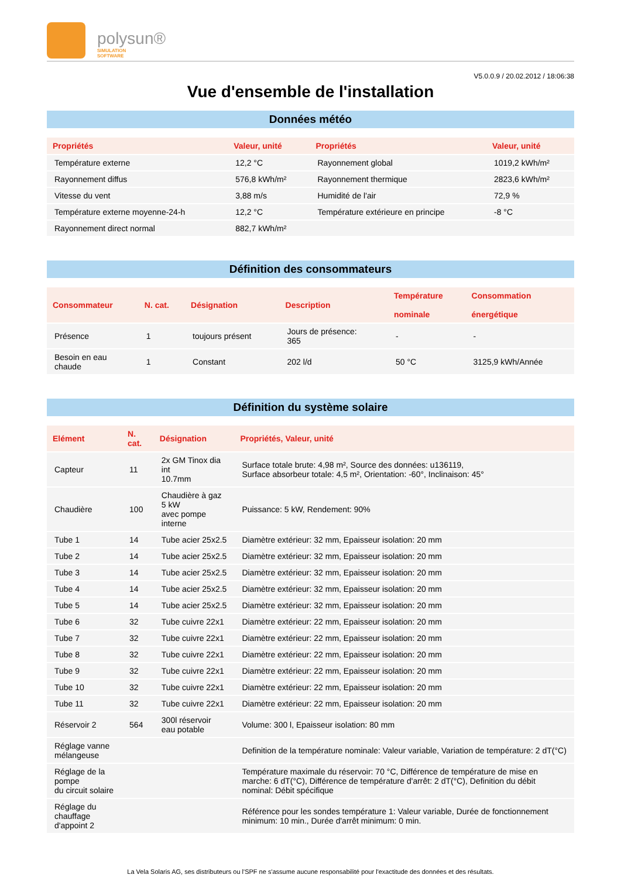polysun®
SIMULATION
SOFTWARE
V5.0.0.9 / 20.02.2012 / 18:06:38
Vue d'ensemble de l'installation
Données météo
| Propriétés | Valeur, unité | Propriétés | Valeur, unité |
| --- | --- | --- | --- |
| Température externe | 12,2 °C | Rayonnement global | 1019,2 kWh/m² |
| Rayonnement diffus | 576,8 kWh/m² | Rayonnement thermique | 2823,6 kWh/m² |
| Vitesse du vent | 3,88 m/s | Humidité de l'air | 72,9 % |
| Température externe moyenne-24-h | 12,2 °C | Température extérieure en principe | -8 °C |
| Rayonnement direct normal | 882,7 kWh/m² | | |
Définition des consommateurs
| Consommateur | N. cat. | Désignation | Description | Température nominale | Consommation énergétique |
| --- | --- | --- | --- | --- | --- |
| Présence | 1 | toujours présent | Jours de présence: 365 | - | - |
| Besoin en eau chaude | 1 | Constant | 202 l/d | 50 °C | 3125,9 kWh/Année |
Définition du système solaire
| Elément | N. cat. | Désignation | Propriétés, Valeur, unité |
| --- | --- | --- | --- |
| Capteur | 11 | 2x GM Tinox dia int 10.7mm | Surface totale brute: 4,98 m², Source des données: u136119, Surface absorbeur totale: 4,5 m², Orientation: -60°, Inclinaison: 45° |
| Chaudière | 100 | Chaudière à gaz 5 kW avec pompe interne | Puissance: 5 kW, Rendement: 90% |
| Tube 1 | 14 | Tube acier 25x2.5 | Diamètre extérieur: 32 mm, Epaisseur isolation: 20 mm |
| Tube 2 | 14 | Tube acier 25x2.5 | Diamètre extérieur: 32 mm, Epaisseur isolation: 20 mm |
| Tube 3 | 14 | Tube acier 25x2.5 | Diamètre extérieur: 32 mm, Epaisseur isolation: 20 mm |
| Tube 4 | 14 | Tube acier 25x2.5 | Diamètre extérieur: 32 mm, Epaisseur isolation: 20 mm |
| Tube 5 | 14 | Tube acier 25x2.5 | Diamètre extérieur: 32 mm, Epaisseur isolation: 20 mm |
| Tube 6 | 32 | Tube cuivre 22x1 | Diamètre extérieur: 22 mm, Epaisseur isolation: 20 mm |
| Tube 7 | 32 | Tube cuivre 22x1 | Diamètre extérieur: 22 mm, Epaisseur isolation: 20 mm |
| Tube 8 | 32 | Tube cuivre 22x1 | Diamètre extérieur: 22 mm, Epaisseur isolation: 20 mm |
| Tube 9 | 32 | Tube cuivre 22x1 | Diamètre extérieur: 22 mm, Epaisseur isolation: 20 mm |
| Tube 10 | 32 | Tube cuivre 22x1 | Diamètre extérieur: 22 mm, Epaisseur isolation: 20 mm |
| Tube 11 | 32 | Tube cuivre 22x1 | Diamètre extérieur: 22 mm, Epaisseur isolation: 20 mm |
| Réservoir 2 | 564 | 300l réservoir eau potable | Volume: 300 l, Epaisseur isolation: 80 mm |
| Réglage vanne mélangeuse | | | Definition de la température nominale: Valeur variable, Variation de température: 2 dT(°C) |
| Réglage de la pompe du circuit solaire | | | Température maximale du réservoir: 70 °C, Différence de température de mise en marche: 6 dT(°C), Différence de température d'arrêt: 2 dT(°C), Definition du débit nominal: Débit spécifique |
| Réglage du chauffage d'appoint 2 | | | Référence pour les sondes température 1: Valeur variable, Durée de fonctionnement minimum: 10 min., Durée d'arrêt minimum: 0 min. |
La Vela Solaris AG, ses distributeurs ou l'SPF ne s'assume aucune responsabilité pour l'exactitude des données et des résultats.